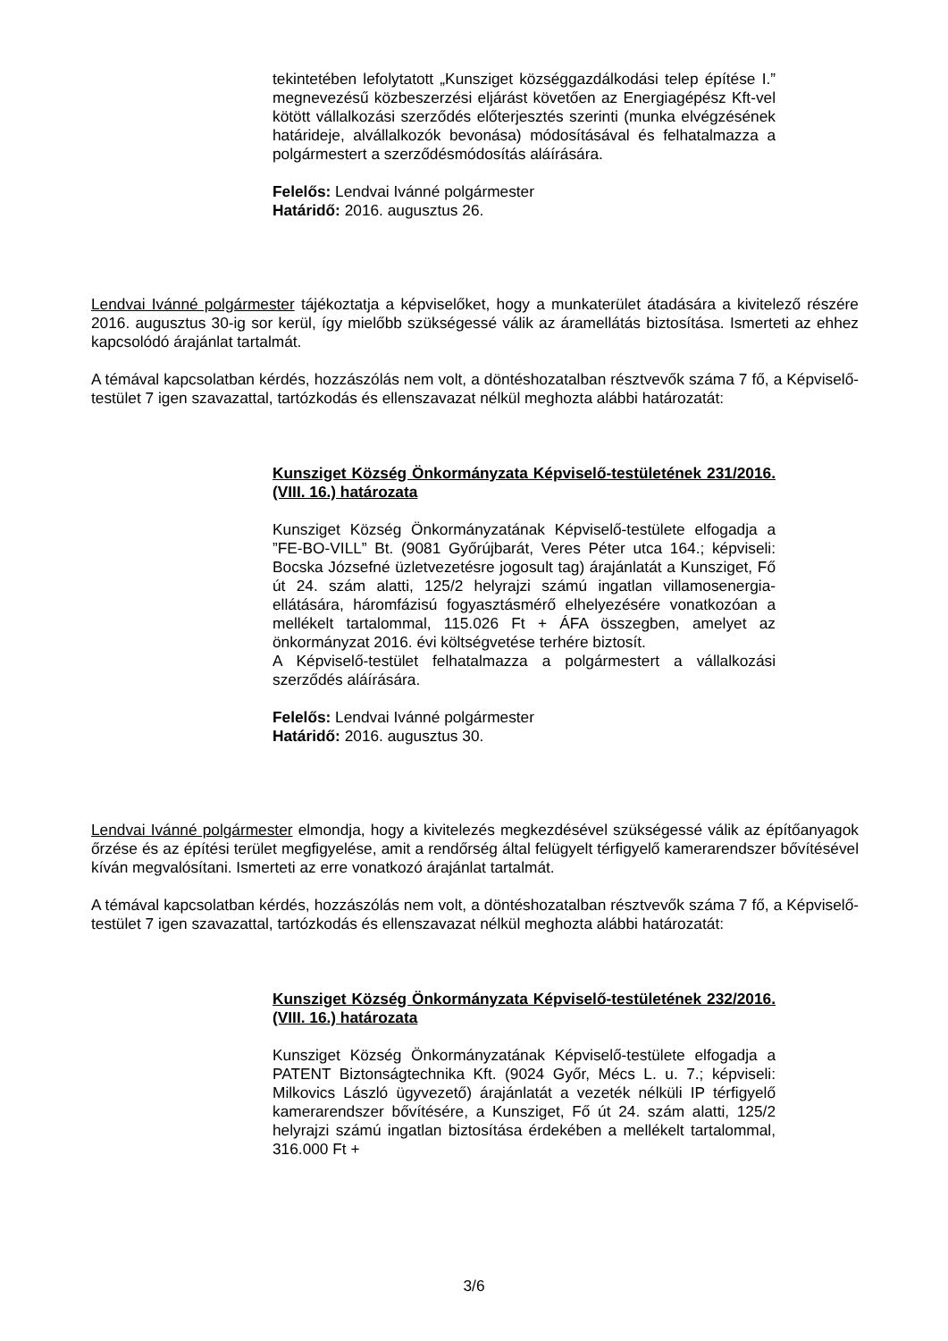tekintetében lefolytatott „Kunsziget községgazdálkodási telep építése I.” megnevezésű közbeszerzési eljárást követően az Energiagépész Kft-vel kötött vállalkozási szerződés előterjesztés szerinti (munka elvégzésének határideje, alvállalkozók bevonása) módosításával és felhatalmazza a polgármestert a szerződésmódosítás aláírására.
Felelős: Lendvai Ivánné polgármester
Határidő: 2016. augusztus 26.
Lendvai Ivánné polgármester tájékoztatja a képviselőket, hogy a munkaterület átadására a kivitelező részére 2016. augusztus 30-ig sor kerül, így mielőbb szükségessé válik az áramellátás biztosítása. Ismerteti az ehhez kapcsolódó árajánlat tartalmát.
A témával kapcsolatban kérdés, hozzászólás nem volt, a döntéshozatalban résztvevők száma 7 fő, a Képviselő-testület 7 igen szavazattal, tartózkodás és ellenszavazat nélkül meghozta alábbi határozatát:
Kunsziget Község Önkormányzata Képviselő-testületének 231/2016. (VIII. 16.) határozata
Kunsziget Község Önkormányzatának Képviselő-testülete elfogadja a ”FE-BO-VILL” Bt. (9081 Győrújbarát, Veres Péter utca 164.; képviseli: Bocska Józsefné üzletvezetésre jogosult tag) árajánlatát a Kunsziget, Fő út 24. szám alatti, 125/2 helyrajzi számú ingatlan villamosenergia-ellátására, háromfázisú fogyasztásmérő elhelyezésére vonatkozóan a mellékelt tartalommal, 115.026 Ft + ÁFA összegben, amelyet az önkormányzat 2016. évi költségvetése terhére biztosít.
A Képviselő-testület felhatalmazza a polgármestert a vállalkozási szerződés aláírására.
Felelős: Lendvai Ivánné polgármester
Határidő: 2016. augusztus 30.
Lendvai Ivánné polgármester elmondja, hogy a kivitelezés megkezdésével szükségessé válik az építőanyagok őrzése és az építési terület megfigyelése, amit a rendőrség által felügyelt térfigyelő kamerarendszer bővítésével kíván megvalósítani. Ismerteti az erre vonatkozó árajánlat tartalmát.
A témával kapcsolatban kérdés, hozzászólás nem volt, a döntéshozatalban résztvevők száma 7 fő, a Képviselő-testület 7 igen szavazattal, tartózkodás és ellenszavazat nélkül meghozta alábbi határozatát:
Kunsziget Község Önkormányzata Képviselő-testületének 232/2016. (VIII. 16.) határozata
Kunsziget Község Önkormányzatának Képviselő-testülete elfogadja a PATENT Biztonságtechnika Kft. (9024 Győr, Mécs L. u. 7.; képviseli: Milkovics László ügyvezető) árajánlatát a vezeték nélküli IP térfigyelő kamerarendszer bővítésére, a Kunsziget, Fő út 24. szám alatti, 125/2 helyrajzi számú ingatlan biztosítása érdekében a mellékelt tartalommal, 316.000 Ft +
3/6